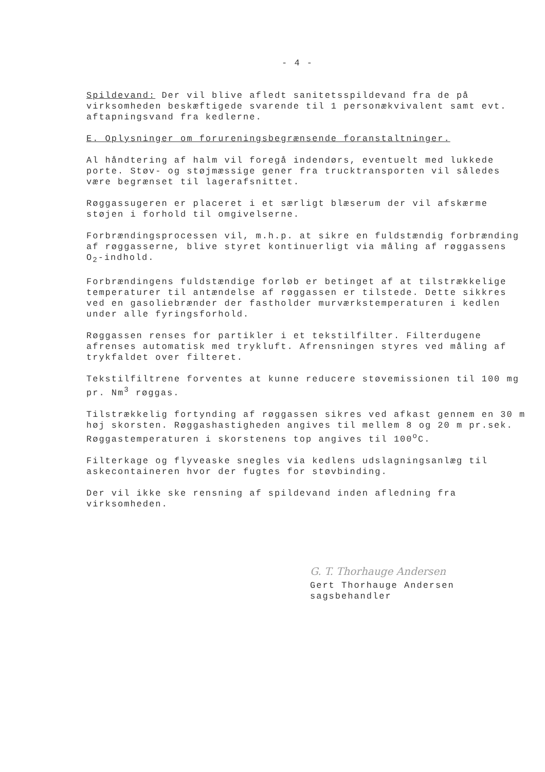- 4 -
Spildevand: Der vil blive afledt sanitetsspildevand fra de på virksomheden beskæftigede svarende til 1 personækvivalent samt evt. aftapningsvand fra kedlerne.
E. Oplysninger om forureningsbegrænsende foranstaltninger.
Al håndtering af halm vil foregå indendørs, eventuelt med lukkede porte. Støv- og støjmæssige gener fra trucktransporten vil således være begrænset til lagerafsnittet.
Røggassugeren er placeret i et særligt blæserum der vil afskærme støjen i forhold til omgivelserne.
Forbrændingsprocessen vil, m.h.p. at sikre en fuldstændig forbrænding af røggasserne, blive styret kontinuerligt via måling af røggassens O<sub>2</sub>-indhold.
Forbrændingens fuldstændige forløb er betinget af at tilstrækkelige temperaturer til antændelse af røggassen er tilstede. Dette sikkres ved en gasoliebrænder der fastholder murværkstemperaturen i kedlen under alle fyringsforhold.
Røggassen renses for partikler i et tekstilfilter. Filterdugene afrenses automatisk med trykluft. Afrensningen styres ved måling af trykfaldet over filteret.
Tekstilfiltrene forventes at kunne reducere støvemissionen til 100 mg pr. Nm<sup>3</sup> røggas.
Tilstrækkelig fortynding af røggassen sikres ved afkast gennem en 30 m høj skorsten. Røggashastigheden angives til mellem 8 og 20 m pr.sek. Røggastemperaturen i skorstenens top angives til 100<sup>o</sup>C.
Filterkage og flyveaske snegles via kedlens udslagningsanlæg til askecontaineren hvor der fugtes for støvbinding.
Der vil ikke ske rensning af spildevand inden afledning fra virksomheden.
G. T. Thorhauge Andersen
Gert Thorhauge Andersen
sagsbehandler